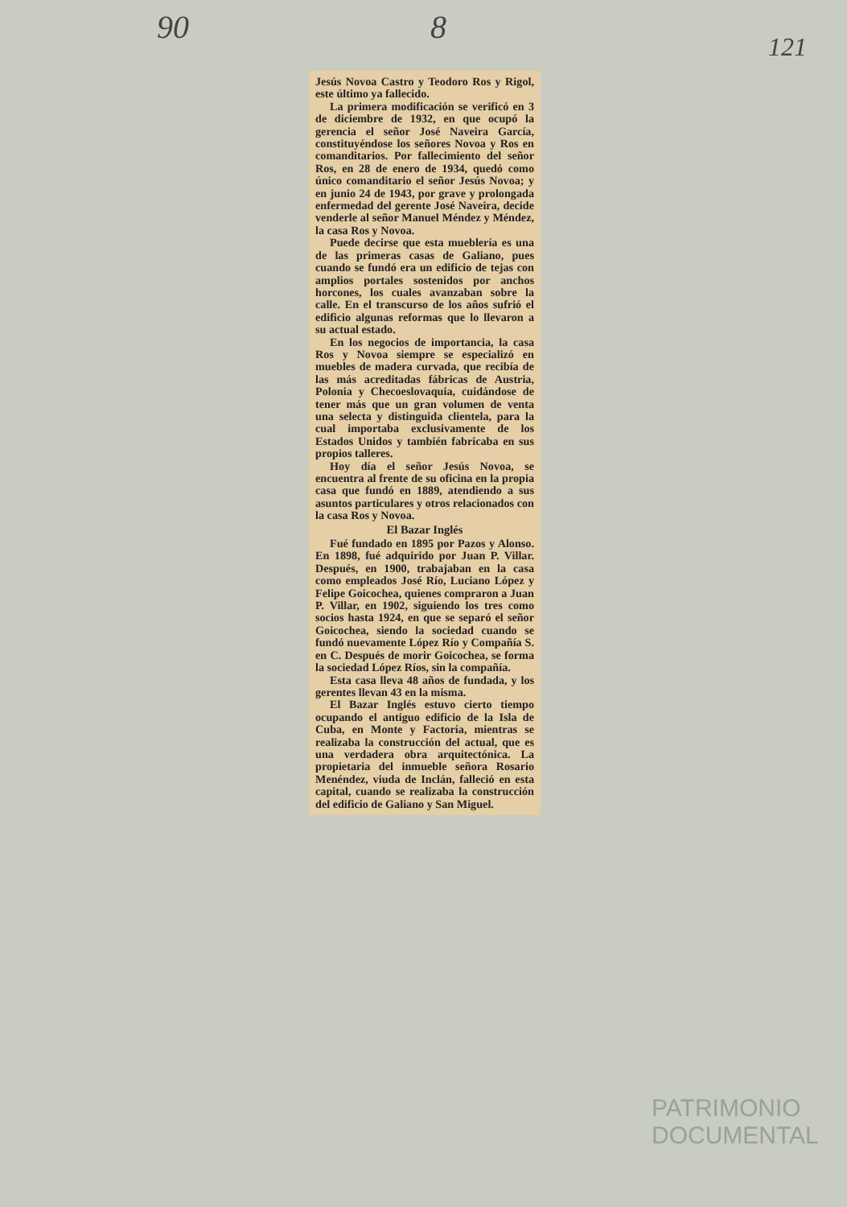90 8
121
Jesús Novoa Castro y Teodoro Ros y Rigol, este último ya fallecido.
La primera modificación se verificó en 3 de diciembre de 1932, en que ocupó la gerencia el señor José Naveira García, constituyéndose los señores Novoa y Ros en comanditarios. Por fallecimiento del señor Ros, en 28 de enero de 1934, quedó como único comanditario el señor Jesús Novoa; y en junio 24 de 1943, por grave y prolongada enfermedad del gerente José Naveira, decide venderle al señor Manuel Méndez y Méndez, la casa Ros y Novoa.
Puede decirse que esta mueblería es una de las primeras casas de Galiano, pues cuando se fundó era un edificio de tejas con amplios portales sostenidos por anchos horcones, los cuales avanzaban sobre la calle. En el transcurso de los años sufrió el edificio algunas reformas que lo llevaron a su actual estado.
En los negocios de importancia, la casa Ros y Novoa siempre se especializó en muebles de madera curvada, que recibía de las más acreditadas fábricas de Austria, Polonia y Checoeslovaquia, cuidándose de tener más que un gran volumen de venta una selecta y distinguida clientela, para la cual importaba exclusivamente de los Estados Unidos y también fabricaba en sus propios talleres.
Hoy día el señor Jesús Novoa, se encuentra al frente de su oficina en la propia casa que fundó en 1889, atendiendo a sus asuntos particulares y otros relacionados con la casa Ros y Novoa.
El Bazar Inglés
Fué fundado en 1895 por Pazos y Alonso. En 1898, fué adquirido por Juan P. Villar. Después, en 1900, trabajaban en la casa como empleados José Río, Luciano López y Felipe Goicochea, quienes compraron a Juan P. Villar, en 1902, siguiendo los tres como socios hasta 1924, en que se separó el señor Goicochea, siendo la sociedad cuando se fundó nuevamente López Río y Compañía S. en C. Después de morir Goicochea, se forma la sociedad López Ríos, sin la compañía.
Esta casa lleva 48 años de fundada, y los gerentes llevan 43 en la misma.
El Bazar Inglés estuvo cierto tiempo ocupando el antiguo edificio de la Isla de Cuba, en Monte y Factoría, mientras se realizaba la construcción del actual, que es una verdadera obra arquitectónica. La propietaria del inmueble señora Rosario Menéndez, viuda de Inclán, falleció en esta capital, cuando se realizaba la construcción del edificio de Galiano y San Miguel.
PATRIMONIO
DOCUMENTAL